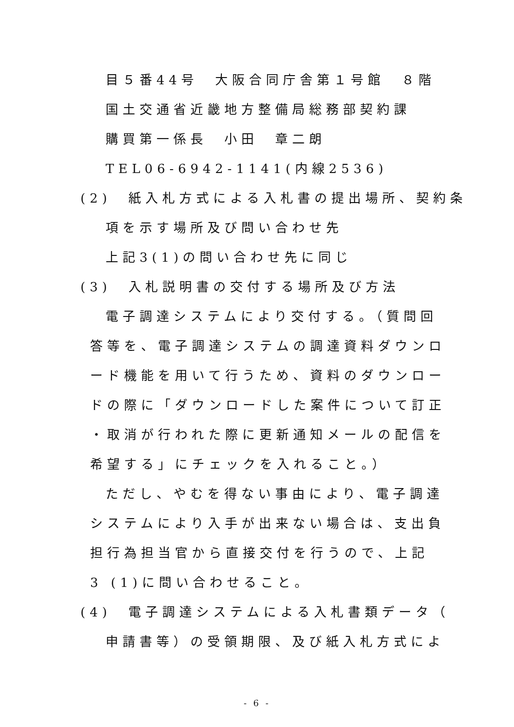目５番44号　大阪合同庁舎第１号館　８階
国土交通省近畿地方整備局総務部契約課
購買第一係長　小田　章二朗
TEL06-6942-1141(内線2536)
(2)　紙入札方式による入札書の提出場所、契約条
項を示す場所及び問い合わせ先
上記3(1)の問い合わせ先に同じ
(3)　入札説明書の交付する場所及び方法
電子調達システムにより交付する。（質問回
答等を、電子調達システムの調達資料ダウンロ
ード機能を用いて行うため、資料のダウンロー
ドの際に「ダウンロードした案件について訂正
・取消が行われた際に更新通知メールの配信を
希望する」にチェックを入れること。）
ただし、やむを得ない事由により、電子調達
システムにより入手が出来ない場合は、支出負
担行為担当官から直接交付を行うので、上記
3 (1)に問い合わせること。
(4)　電子調達システムによる入札書類データ（
申請書等）の受領期限、及び紙入札方式によ
- 6 -